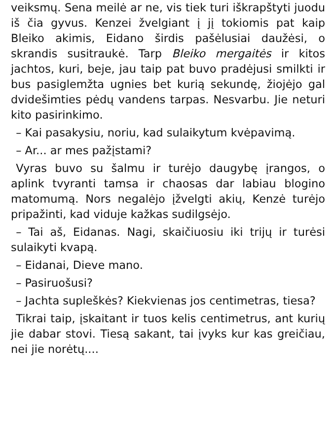veiksmų. Sena meilė ar ne, vis tiek turi iš­krapštyti juodu iš čia gyvus. Kenzei žvelgiant į jį tokiomis pat kaip Bleiko akimis, Eidano širdis pašėlusiai daužėsi, o skrandis susitraukė. Tarp Bleiko mergaitės ir kitos jachtos, kuri, beje, jau taip pat buvo pradėjusi smilkti ir bus pasi­glemžta ugnies bet kurią sekundę, žiojėjo gal dvidešimties pėdų vandens tarpas. Nesvarbu. Jie neturi kito pasirinkimo.
– Kai pasakysiu, noriu, kad sulaikytum kvė­pavimą.
– Ar... ar mes pažįstami?
Vyras buvo su šalmu ir turėjo daugybę įran­gos, o aplink tvyranti tamsa ir chaosas dar labiau blogino matomumą. Nors negalėjo įžvelgti akių, Kenzė turėjo pripažinti, kad vidu­je kažkas sudilgsėjo.
– Tai aš, Eidanas. Nagi, skaičiuosiu iki trijų ir turėsi sulaikyti kvapą.
– Eidanai, Dieve mano.
– Pasiruošusi?
– Jachta supleškės? Kiekvienas jos centimet­ras, tiesa?
Tikrai taip, įskaitant ir tuos kelis centimet­rus, ant kurių jie dabar stovi. Tiesą sakant, tai įvyks kur kas greičiau, nei jie norėtų....